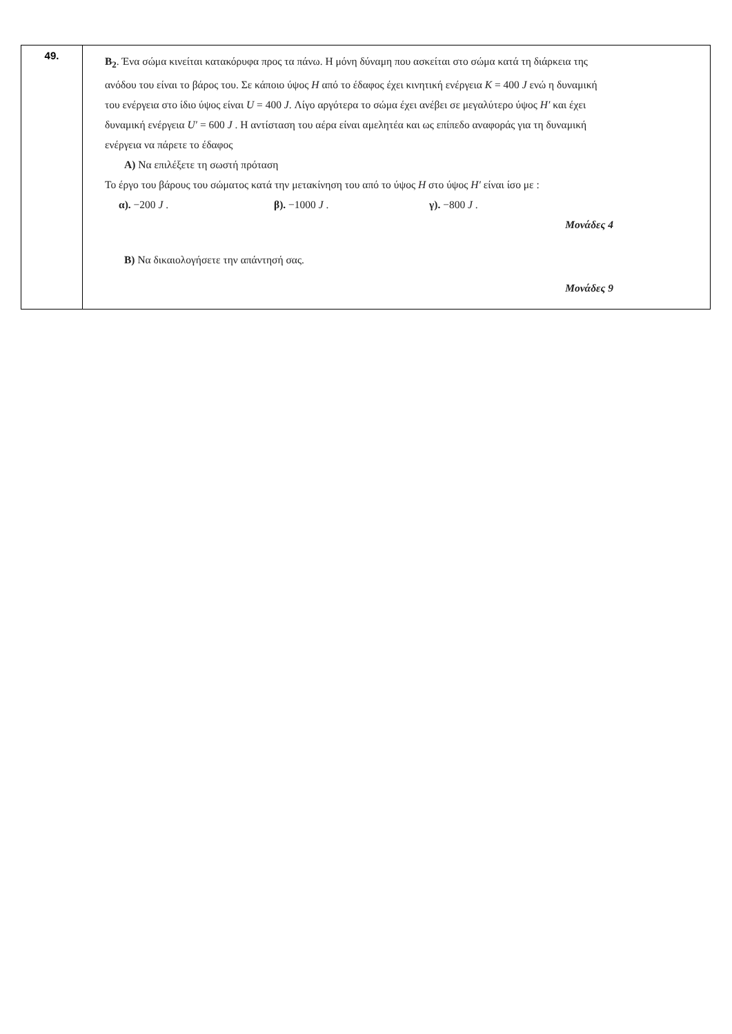| 49. | B<sub>2</sub> . Ένα σώμα κινείται κατακόρυφα προς τα πάνω. Η μόνη δύναμη που ασκείται στο σώμα κατά τη διάρκεια της ανόδου του είναι το βάρος του. Σε κάποιο ύψος H από το έδαφος έχει κινητική ενέργεια K = 400 J ενώ η δυναμική του ενέργεια στο ίδιο ύψος είναι U = 400 J . Λίγο αργότερα το σώμα έχει ανέβει σε μεγαλύτερο ύψος H′ και έχει δυναμική ενέργεια U′ = 600 J . Η αντίσταση του αέρα είναι αμελητέα και ως επίπεδο αναφοράς για τη δυναμική ενέργεια να πάρετε το έδαφος Α) Να επιλέξετε τη σωστή πρόταση Το έργο του βάρους του σώματος κατά την μετακίνηση του από το ύψος H στο ύψος H′ είναι ίσο με : α). −200 J . β). −1000 J . γ). −800 J . Μονάδες 4 Β) Να δικαιολογήσετε την απάντησή σας. Μονάδες 9 |